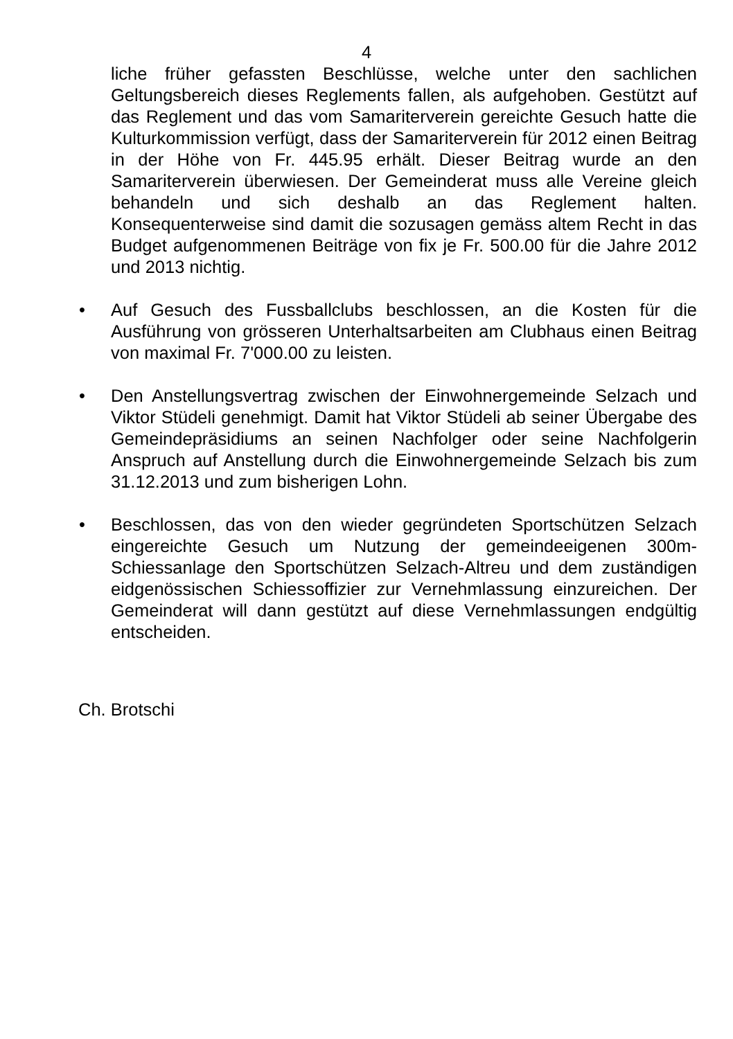4
liche früher gefassten Beschlüsse, welche unter den sachlichen Geltungsbereich dieses Reglements fallen, als aufgehoben. Gestützt auf das Reglement und das vom Samariterverein gereichte Gesuch hatte die Kulturkommission verfügt, dass der Samariterverein für 2012 einen Beitrag in der Höhe von Fr. 445.95 erhält. Dieser Beitrag wurde an den Samariterverein überwiesen. Der Gemeinderat muss alle Vereine gleich behandeln und sich deshalb an das Reglement halten. Konsequenterweise sind damit die sozusagen gemäss altem Recht in das Budget aufgenommenen Beiträge von fix je Fr. 500.00 für die Jahre 2012 und 2013 nichtig.
• Auf Gesuch des Fussballclubs beschlossen, an die Kosten für die Ausführung von grösseren Unterhaltsarbeiten am Clubhaus einen Beitrag von maximal Fr. 7'000.00 zu leisten.
• Den Anstellungsvertrag zwischen der Einwohnergemeinde Selzach und Viktor Stüdeli genehmigt. Damit hat Viktor Stüdeli ab seiner Übergabe des Gemeindepräsidiums an seinen Nachfolger oder seine Nachfolgerin Anspruch auf Anstellung durch die Einwohnergemeinde Selzach bis zum 31.12.2013 und zum bisherigen Lohn.
• Beschlossen, das von den wieder gegründeten Sportschützen Selzach eingereichte Gesuch um Nutzung der gemeindeeigenen 300m-Schiessanlage den Sportschützen Selzach-Altreu und dem zuständigen eidgenössischen Schiessoffizier zur Vernehmlassung einzureichen. Der Gemeinderat will dann gestützt auf diese Vernehmlassungen endgültig entscheiden.
Ch. Brotschi